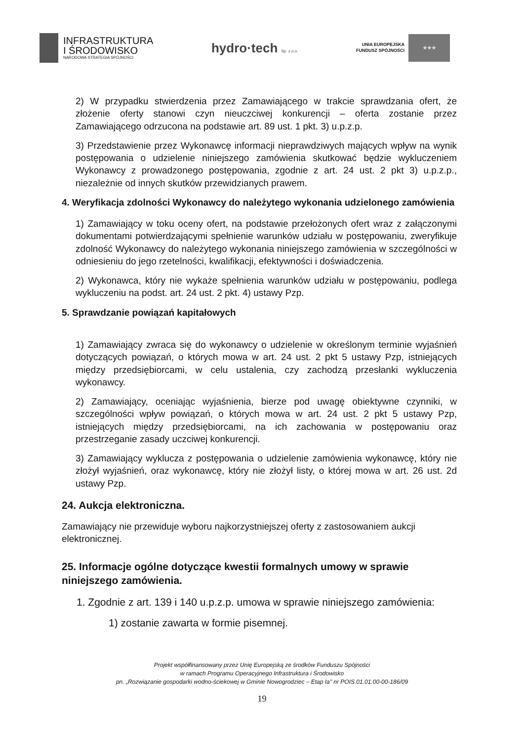INFRASTRUKTURA
I ŚRODOWISKO
NARODOWA STRATEGIA SPÓJNOŚCI
hydro·tech Sp. z o.o.
UNIA EUROPEJSKA
FUNDUSZ SPÓJNOŚCI
★★★
2) W przypadku stwierdzenia przez Zamawiającego w trakcie sprawdzania ofert, że złożenie oferty stanowi czyn nieuczciwej konkurencji – oferta zostanie przez Zamawiającego odrzucona na podstawie art. 89 ust. 1 pkt. 3) u.p.z.p.
3) Przedstawienie przez Wykonawcę informacji nieprawdziwych mających wpływ na wynik postępowania o udzielenie niniejszego zamówienia skutkować będzie wykluczeniem Wykonawcy z prowadzonego postępowania, zgodnie z art. 24 ust. 2 pkt 3) u.p.z.p., niezależnie od innych skutków przewidzianych prawem.
4. Weryfikacja zdolności Wykonawcy do należytego wykonania udzielonego zamówienia
1) Zamawiający w toku oceny ofert, na podstawie przełożonych ofert wraz z załączonymi dokumentami potwierdzającymi spełnienie warunków udziału w postępowaniu, zweryfikuje zdolność Wykonawcy do należytego wykonania niniejszego zamówienia w szczególności w odniesieniu do jego rzetelności, kwalifikacji, efektywności i doświadczenia.
2) Wykonawca, który nie wykaże spełnienia warunków udziału w postępowaniu, podlega wykluczeniu na podst. art. 24 ust. 2 pkt. 4) ustawy Pzp.
5. Sprawdzanie powiązań kapitałowych
1) Zamawiający zwraca się do wykonawcy o udzielenie w określonym terminie wyjaśnień dotyczących powiązań, o których mowa w art. 24 ust. 2 pkt 5 ustawy Pzp, istniejących między przedsiębiorcami, w celu ustalenia, czy zachodzą przesłanki wykluczenia wykonawcy.
2) Zamawiający, oceniając wyjaśnienia, bierze pod uwagę obiektywne czynniki, w szczególności wpływ powiązań, o których mowa w art. 24 ust. 2 pkt 5 ustawy Pzp, istniejących między przedsiębiorcami, na ich zachowania w postępowaniu oraz przestrzeganie zasady uczciwej konkurencji.
3) Zamawiający wyklucza z postępowania o udzielenie zamówienia wykonawcę, który nie złożył wyjaśnień, oraz wykonawcę, który nie złożył listy, o której mowa w art. 26 ust. 2d ustawy Pzp.
24. Aukcja elektroniczna.
Zamawiający nie przewiduje wyboru najkorzystniejszej oferty z zastosowaniem aukcji elektronicznej.
25. Informacje ogólne dotyczące kwestii formalnych umowy w sprawie niniejszego zamówienia.
1. Zgodnie z art. 139 i 140 u.p.z.p. umowa w sprawie niniejszego zamówienia:
1) zostanie zawarta w formie pisemnej.
Projekt współfinansowany przez Unię Europejską ze środków Funduszu Spójności
w ramach Programu Operacyjnego Infrastruktura i Środowisko
pn. „Rozwiązanie gospodarki wodno-ściekowej w Gminie Nowogrodziec – Etap Ia" nr POIS.01.01.00-00-186/09
19